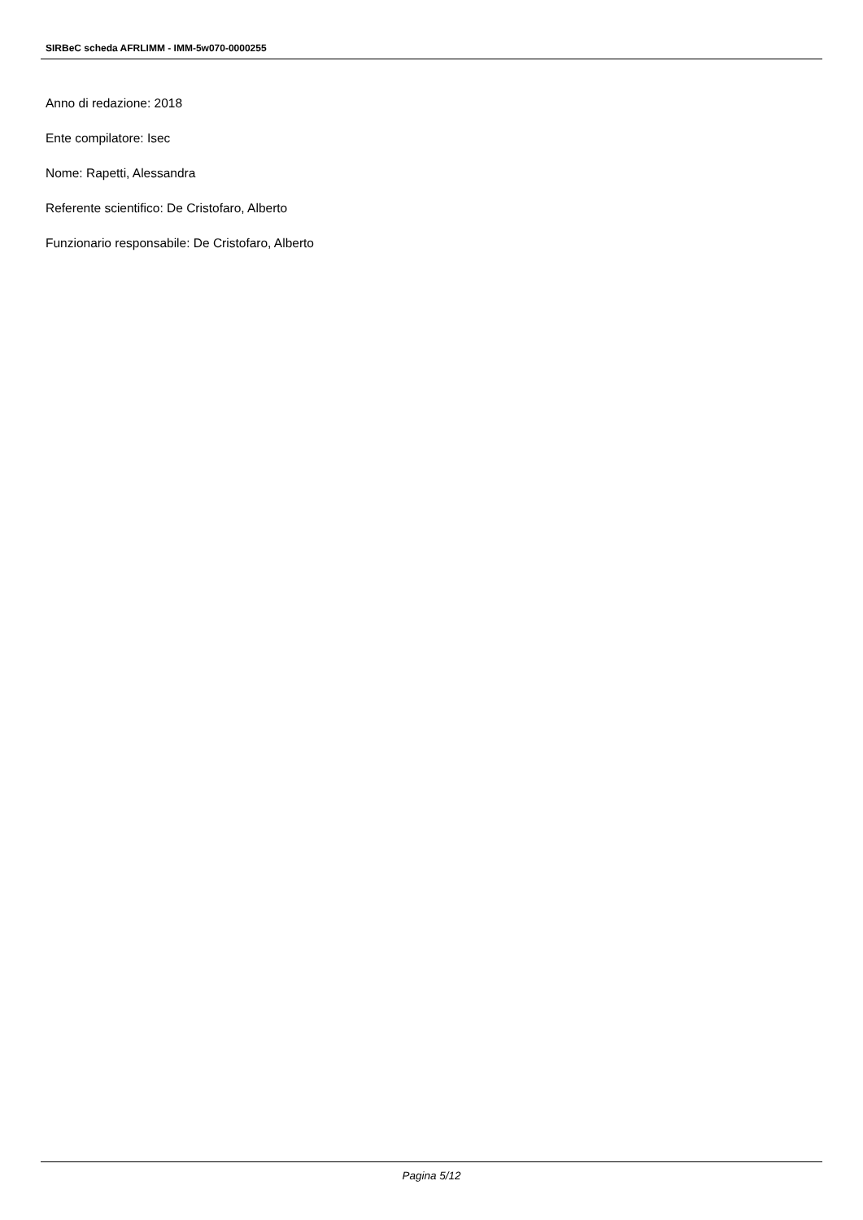SIRBeC scheda AFRLIMM - IMM-5w070-0000255
Anno di redazione: 2018
Ente compilatore: Isec
Nome: Rapetti, Alessandra
Referente scientifico: De Cristofaro, Alberto
Funzionario responsabile: De Cristofaro, Alberto
Pagina 5/12